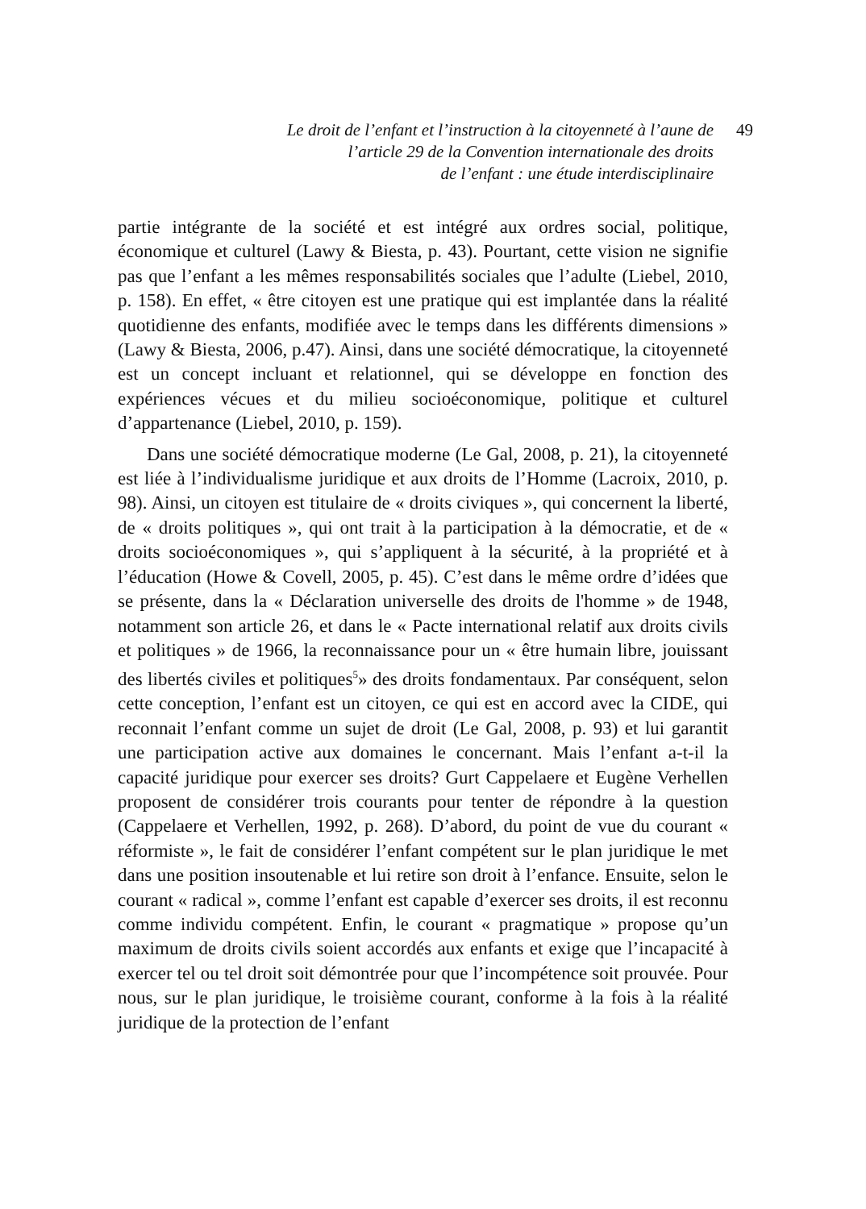Le droit de l’enfant et l’instruction à la citoyenneté à l’aune de
l’article 29 de la Convention internationale des droits
de l’enfant : une étude interdisciplinaire
49
partie intégrante de la société et est intégré aux ordres social, politique, économique et culturel (Lawy & Biesta, p. 43). Pourtant, cette vision ne signifie pas que l’enfant a les mêmes responsabilités sociales que l’adulte (Liebel, 2010, p. 158). En effet, « être citoyen est une pratique qui est implantée dans la réalité quotidienne des enfants, modifiée avec le temps dans les différents dimensions » (Lawy & Biesta, 2006, p.47). Ainsi, dans une société démocratique, la citoyenneté est un concept incluant et relationnel, qui se développe en fonction des expériences vécues et du milieu socioéconomique, politique et culturel d’appartenance (Liebel, 2010, p. 159).
Dans une société démocratique moderne (Le Gal, 2008, p. 21), la citoyenneté est liée à l’individualisme juridique et aux droits de l’Homme (Lacroix, 2010, p. 98). Ainsi, un citoyen est titulaire de « droits civiques », qui concernent la liberté, de « droits politiques », qui ont trait à la participation à la démocratie, et de « droits socioéconomiques », qui s’appliquent à la sécurité, à la propriété et à l’éducation (Howe & Covell, 2005, p. 45). C’est dans le même ordre d’idées que se présente, dans la « Déclaration universelle des droits de l'homme » de 1948, notamment son article 26, et dans le « Pacte international relatif aux droits civils et politiques » de 1966, la reconnaissance pour un « être humain libre, jouissant des libertés civiles et politiques<sup>5</sup>» des droits fondamentaux. Par conséquent, selon cette conception, l’enfant est un citoyen, ce qui est en accord avec la CIDE, qui reconnait l’enfant comme un sujet de droit (Le Gal, 2008, p. 93) et lui garantit une participation active aux domaines le concernant. Mais l’enfant a-t-il la capacité juridique pour exercer ses droits? Gurt Cappelaere et Eugène Verhellen proposent de considérer trois courants pour tenter de répondre à la question (Cappelaere et Verhellen, 1992, p. 268). D’abord, du point de vue du courant « réformiste », le fait de considérer l’enfant compétent sur le plan juridique le met dans une position insoutenable et lui retire son droit à l’enfance. Ensuite, selon le courant « radical », comme l’enfant est capable d’exercer ses droits, il est reconnu comme individu compétent. Enfin, le courant « pragmatique » propose qu’un maximum de droits civils soient accordés aux enfants et exige que l’incapacité à exercer tel ou tel droit soit démontrée pour que l’incompétence soit prouvée. Pour nous, sur le plan juridique, le troisième courant, conforme à la fois à la réalité juridique de la protection de l’enfant